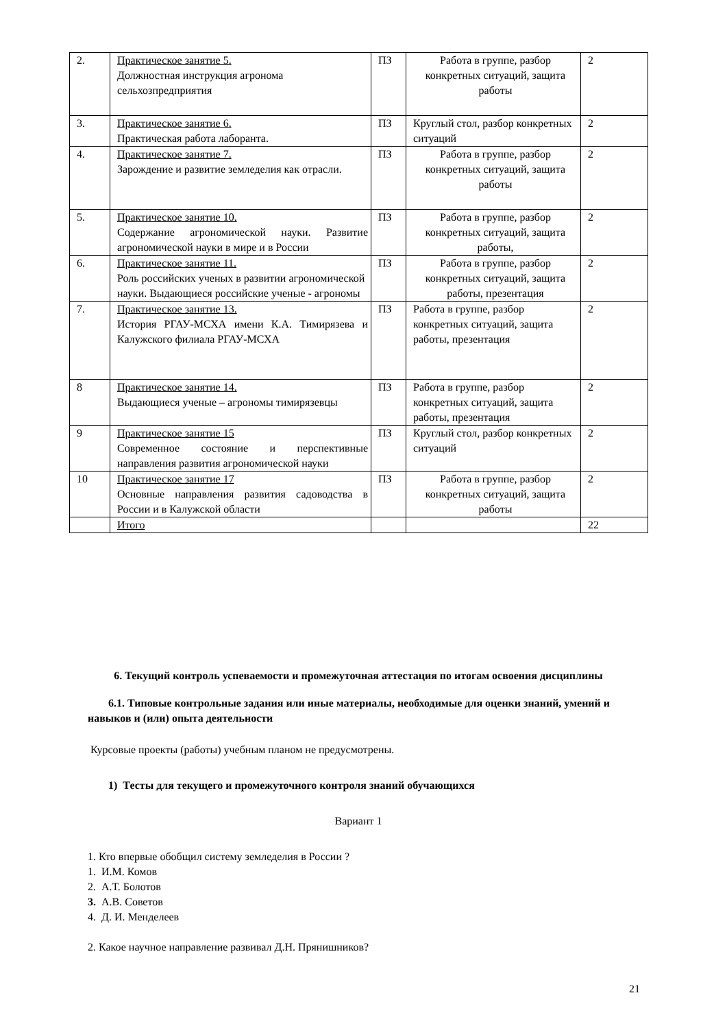| 2. | Практическое занятие 5. Должностная инструкция агронома сельхозпредприятия | ПЗ | Работа в группе, разбор конкретных ситуаций, защита работы | 2 |
| 3. | Практическое занятие 6. Практическая работа лаборанта. | ПЗ | Круглый стол, разбор конкретных ситуаций | 2 |
| 4. | Практическое занятие 7. Зарождение и развитие земледелия как отрасли. | ПЗ | Работа в группе, разбор конкретных ситуаций, защита работы | 2 |
| 5. | Практическое занятие 10. Содержание агрономической науки. Развитие агрономической науки в мире и в России | ПЗ | Работа в группе, разбор конкретных ситуаций, защита работы, | 2 |
| 6. | Практическое занятие 11. Роль российских ученых в развитии агрономической науки. Выдающиеся российские ученые - агрономы | ПЗ | Работа в группе, разбор конкретных ситуаций, защита работы, презентация | 2 |
| 7. | Практическое занятие 13. История РГАУ-МСХА имени К.А. Тимирязева и Калужского филиала РГАУ-МСХА | ПЗ | Работа в группе, разбор конкретных ситуаций, защита работы, презентация | 2 |
| 8 | Практическое занятие 14. Выдающиеся ученые – агрономы тимирязевцы | ПЗ | Работа в группе, разбор конкретных ситуаций, защита работы, презентация | 2 |
| 9 | Практическое занятие 15 Современное состояние и перспективные направления развития агрономической науки | ПЗ | Круглый стол, разбор конкретных ситуаций | 2 |
| 10 | Практическое занятие 17 Основные направления развития садоводства в России и в Калужской области | ПЗ | Работа в группе, разбор конкретных ситуаций, защита работы | 2 |
| | Итого | | | 22 |
6. Текущий контроль успеваемости и промежуточная аттестация по итогам освоения дисциплины
6.1. Типовые контрольные задания или иные материалы, необходимые для оценки знаний, умений и навыков и (или) опыта деятельности
Курсовые проекты (работы) учебным планом не предусмотрены.
1) Тесты для текущего и промежуточного контроля знаний обучающихся
Вариант 1
1. Кто впервые обобщил систему земледелия в России ?
1. И.М. Комов
2. А.Т. Болотов
3. А.В. Советов
4. Д. И. Менделеев
2. Какое научное направление развивал Д.Н. Прянишников?
21